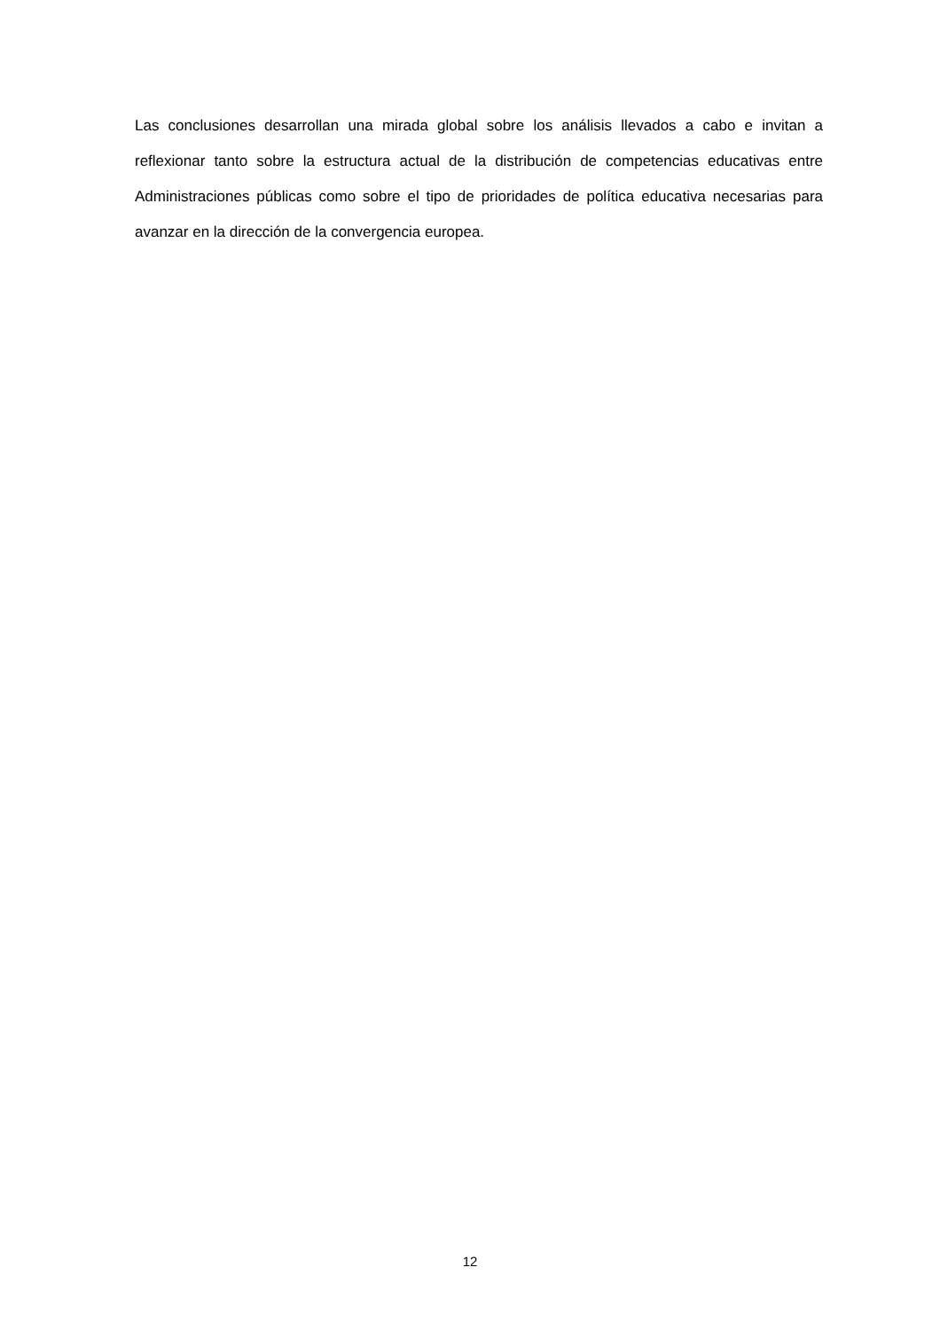Las conclusiones desarrollan una mirada global sobre los análisis llevados a cabo e invitan a reflexionar tanto sobre la estructura actual de la distribución de competencias educativas entre Administraciones públicas como sobre el tipo de prioridades de política educativa necesarias para avanzar en la dirección de la convergencia europea.
12